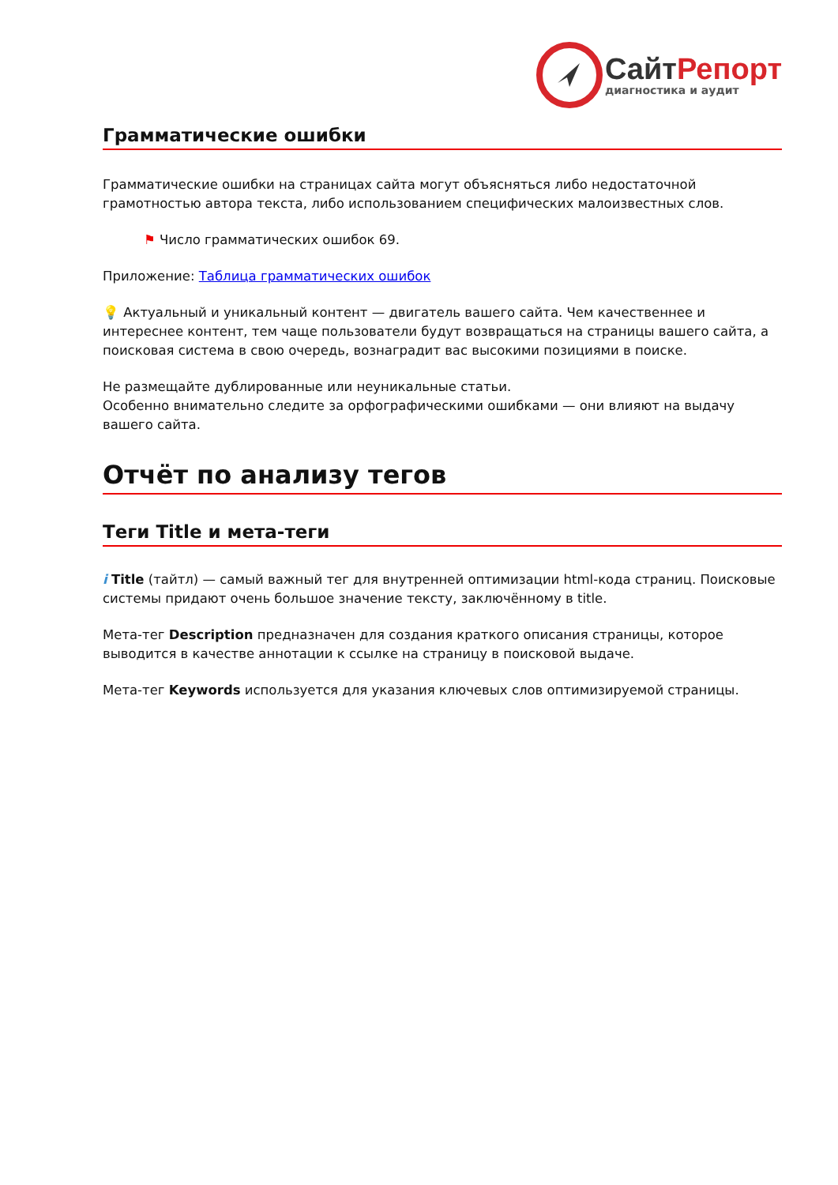СайтРепорт
диагностика и аудит
Грамматические ошибки
Грамматические ошибки на страницах сайта могут объясняться либо недостаточной грамотностью автора текста, либо использованием специфических малоизвестных слов.
⚑ Число грамматических ошибок 69.
Приложение: Таблица грамматических ошибок
💡 Актуальный и уникальный контент — двигатель вашего сайта. Чем качественнее и интереснее контент, тем чаще пользователи будут возвращаться на страницы вашего сайта, а поисковая система в свою очередь, вознаградит вас высокими позициями в поиске.
Не размещайте дублированные или неуникальные статьи.
Особенно внимательно следите за орфографическими ошибками — они влияют на выдачу вашего сайта.
Отчёт по анализу тегов
Теги Title и мета-теги
i Title (тайтл) — самый важный тег для внутренней оптимизации html-кода страниц. Поисковые системы придают очень большое значение тексту, заключённому в title.
Мета-тег Description предназначен для создания краткого описания страницы, которое выводится в качестве аннотации к ссылке на страницу в поисковой выдаче.
Мета-тег Keywords используется для указания ключевых слов оптимизируемой страницы.